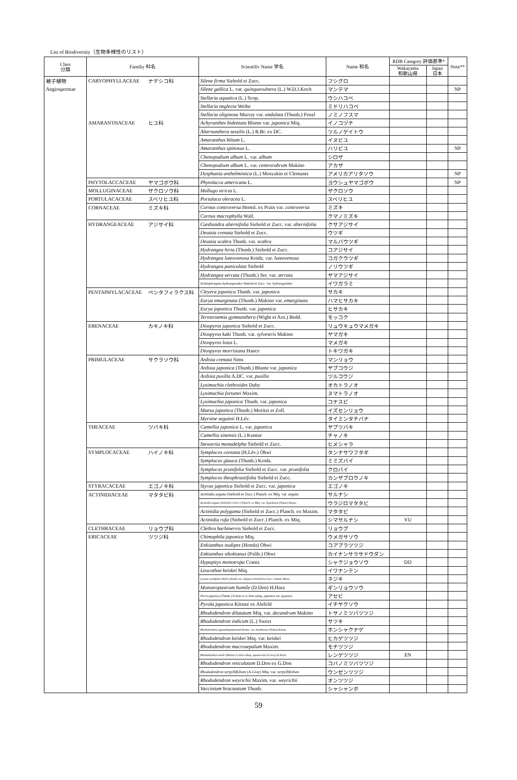List of Biodiversity（生物多様性のリスト）
| Class 分類 | Familiy 科名 | | Scientific Name 学名 | Name 和名 | RDB Category 評価基準* | | Note** |
| --- | --- | --- | --- | --- | --- | --- | --- |
| | | | | | Wakayama 和歌山県 | Japan 日本 | |
| 被子植物 | CARYOPHYLLACEAE | ナデシコ科 | Silene firma Siebold et Zucc. | フシグロ | | | |
| Angiospermae | | | Silene gallica L. var. quinquevulnera (L.) W.D.J.Koch | マンテマ | | | NP |
| | | | Stellaria aquatica (L.) Scop. | ウシハコベ | | | |
| | | | Stellaria neglecta Weihe | ミドリハコベ | | | |
| | | | Stellaria uliginosa Murray var. undulata (Thunb.) Fenzl | ノミノフスマ | | | |
| | AMARANTHACEAE | ヒユ科 | Achyranthes bidentata Blume var. japonica Miq. | イノコヅチ | | | |
| | | | Alternanthera sessilis (L.) R.Br. ex DC. | ツルノゲイトウ | | | |
| | | | Amaranthus blitum L. | イヌビユ | | | |
| | | | Amaranthus spinosus L. | ハリビユ | | | NP |
| | | | Chenopodium album L. var. album | シロザ | | | |
| | | | Chenopodium album L. var. centrorubrum Makino | アカザ | | | |
| | | | Dysphania anthelmintica (L.) Mosyakin et Clemants | アメリカアリタソウ | | | NP |
| | PHYTOLACCACEAE | ヤマゴボウ科 | Phytolacca americana L. | ヨウシュヤマゴボウ | | | NP |
| | MOLLUGINACEAE | ザクロソウ科 | Mollugo stricta L. | ザクロソウ | | | |
| | PORTULACACEAE | スベリヒユ科 | Portulaca oleracea L. | スベリヒユ | | | |
| | CORNACEAE | ミズキ科 | Cornus controversa Hemsl. ex Prain var. controversa | ミズキ | | | |
| | | | Cornus macrophylla Wall. | クマノミズキ | | | |
| | HYDRANGEACEAE | アジサイ科 | Cardiandra alternifolia Siebold et Zucc. var. alternifolia | クサアジサイ | | | |
| | | | Deutzia crenata Siebold et Zucc. | ウツギ | | | |
| | | | Deutzia scabra Thunb. var. scabra | マルバウツギ | | | |
| | | | Hydrangea hirta (Thunb.) Siebold et Zucc. | コアジサイ | | | |
| | | | Hydrangea luteovenosa Koidz. var. luteovenosa | コガクウツギ | | | |
| | | | Hydrangea paniculata Siebold | ノリウツギ | | | |
| | | | Hydrangea serrata (Thunb.) Ser. var. serrata | ヤマアジサイ | | | |
| | | | Schizophragma hydrangeoides Siebold et Zucc. var. hydrangeoides | イワガラミ | | | |
| | PENTAPHYLACACEAE | ペンタフィラクス科 | Cleyera japonica Thunb. var. japonica | サカキ | | | |
| | | | Eurya emarginata (Thunb.) Makino var. emarginata | ハマヒサカキ | | | |
| | | | Eurya japonica Thunb. var. japonica | ヒサカキ | | | |
| | | | Ternstroemia gymnanthera (Wight et Arn.) Bedd. | モッコク | | | |
| | EBENACEAE | カキノキ科 | Diospyros japonica Siebold et Zucc. | リュウキュウマメガキ | | | |
| | | | Diospyros kaki Thunb. var. sylvestris Makino | ヤマガキ | | | |
| | | | Diospyros lotus L. | マメガキ | | | |
| | | | Diospyros morrisiana Hance | トキワガキ | | | |
| | PRIMULACEAE | サクラソウ科 | Ardisia crenata Sims | マンリョウ | | | |
| | | | Ardisia japonica (Thunb.) Blume var. japonica | ヤブコウジ | | | |
| | | | Ardisia pusilla A.DC. var. pusilla | ツルコウジ | | | |
| | | | Lysimachia clethroides Duby | オカトラノオ | | | |
| | | | Lysimachia fortunei Maxim. | ヌマトラノオ | | | |
| | | | Lysimachia japonica Thunb. var. japonica | コナスビ | | | |
| | | | Maesa japonica (Thunb.) Moritzi et Zoll. | イズセンリョウ | | | |
| | | | Myrsine seguinii H.Lév. | タイミンタチバナ | | | |
| | THEACEAE | ツバキ科 | Camellia japonica L. var. japonica | ヤブツバキ | | | |
| | | | Camellia sinensis (L.) Kuntze | チャノキ | | | |
| | | | Stewartia monadelpha Siebold et Zucc. | ヒメシャラ | | | |
| | SYMPLOCACEAE | ハイノキ科 | Symplocos coreana (H.Lév.) Ohwi | タンナサワフタギ | | | |
| | | | Symplocos glauca (Thunb.) Koidz. | ミミズバイ | | | |
| | | | Symplocos prunifolia Siebold et Zucc. var. prunifolia | クロバイ | | | |
| | | | Symplocos theophrastifolia Siebold et Zucc. | カンザブロウノキ | | | |
| | STYRACACEAE | エゴノキ科 | Styrax japonica Siebold et Zucc. var. japonica | エゴノキ | | | |
| | ACTINIDIACEAE | マタタビ科 | Actinidia arguta (Siebold et Zucc.) Planch. ex Miq. var. arguta | サルナシ | | | |
| | | | Actinidia arguta (Siebold et Zucc.) Planch. ex Miq. var. hypoleuca (Nakai) Kitam. | ウラジロマタタビ | | | |
| | | | Actinidia polygama (Siebold et Zucc.) Planch. ex Maxim. | マタタビ | | | |
| | | | Actinidia rufa (Siebold et Zucc.) Planch. ex Miq. | シマサルナシ | VU | | |
| | CLETHRACEAE | リョウブ科 | Clethra barbinervis Siebold et Zucc. | リョウブ | | | |
| | ERICACEAE | ツツジ科 | Chimaphila japonica Miq. | ウメガサソウ | | | |
| | | | Enkianthus nudipes (Honda) Ohwi | コアブラツツジ | | | |
| | | | Enkianthus sikokianus (Palib.) Ohwi | カイナンサラサドウダン | | | |
| | | | Hypopitys monotropa Crantz | シャクジョウソウ | DD | | |
| | | | Leucothoe keiskei Miq. | イワナンテン | | | |
| | | | Lyonia ovalifolia (Wall.) Drude var. elliptica (Siebold et Zucc.) Hand.-Mazz. | ネジキ | | | |
| | | | Monotropastrum humile (D.Don) H.Hara | ギンリョウソウ | | | |
| | | | Pieris japonica (Thunb.) D.Don ex G.Don subsp. japonica var. japonica | アセビ | | | |
| | | | Pyrola japonica Klenze ex Alefeld | イチヤクソウ | | | |
| | | | Rhododendron dilatatum Miq. var. decandrum Makino | トサノミツバツツジ | | | |
| | | | Rhododendron indicum (L.) Sweet | サツキ | | | |
| | | | Rhododendron japonoheptamerum Kitam. var. hondoense (Nakai) Kitam. | ホンシャクナゲ | | | |
| | | | Rhododendron keiskei Miq. var. keiskei | ヒカゲツツジ | | | |
| | | | Rhododendron macrosepalum Maxim. | モチツツジ | | | |
| | | | Rhododendron molle (Blume) G.Don subsp. japonicum (A.Gray) K.Kron | レンゲツツジ | EN | | |
| | | | Rhododendron reticulatum D.Don ex G.Don | コバノミツバツツジ | | | |
| | | | Rhododendron serpyllifolium (A.Gray) Miq. var. serpyllifolium | ウンゼンツツジ | | | |
| | | | Rhododendron weyrichii Maxim. var. weyrichii | オンツツジ | | | |
| | | | Vaccinium bracteatum Thunb. | シャシャンボ | | | |
59